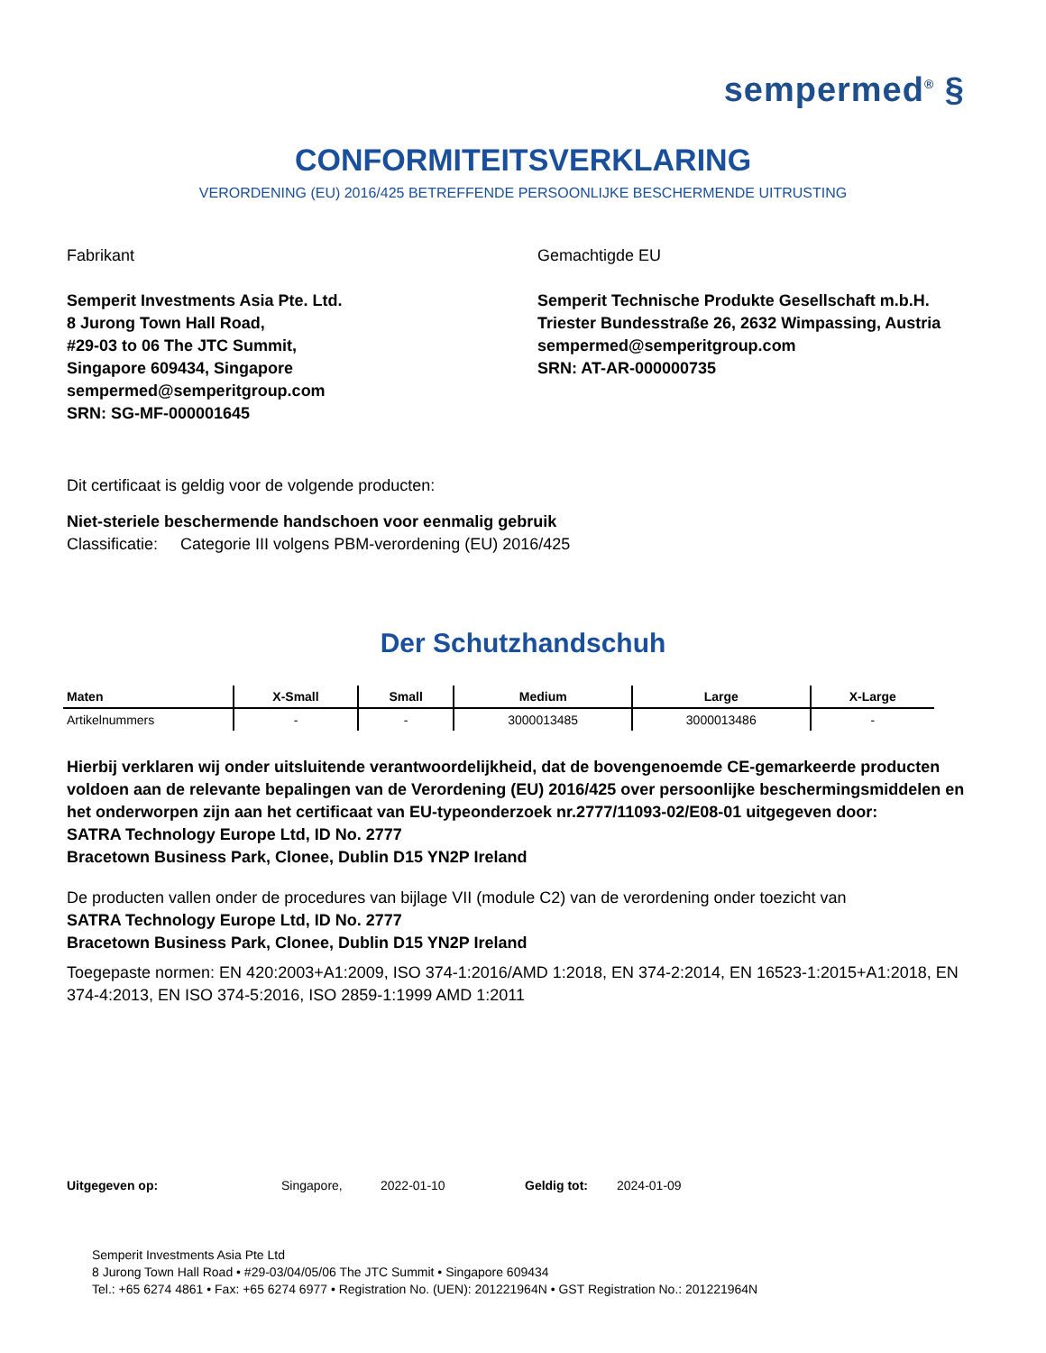sempermed<sup>®</sup> §
CONFORMITEITSVERKLARING
VERORDENING (EU) 2016/425 BETREFFENDE PERSOONLIJKE BESCHERMENDE UITRUSTING
Fabrikant
Semperit Investments Asia Pte. Ltd.
8 Jurong Town Hall Road,
#29-03 to 06 The JTC Summit,
Singapore 609434, Singapore
sempermed@semperitgroup.com
SRN: SG-MF-000001645
Gemachtigde EU
Semperit Technische Produkte Gesellschaft m.b.H.
Triester Bundesstraße 26, 2632 Wimpassing, Austria
sempermed@semperitgroup.com
SRN: AT-AR-000000735
Dit certificaat is geldig voor de volgende producten:
Niet-steriele beschermende handschoen voor eenmalig gebruik
Classificatie: Categorie III volgens PBM-verordening (EU) 2016/425
Der Schutzhandschuh
| Maten | X-Small | Small | Medium | Large | X-Large |
| --- | --- | --- | --- | --- | --- |
| Artikelnummers | - | - | 3000013485 | 3000013486 | - |
Hierbij verklaren wij onder uitsluitende verantwoordelijkheid, dat de bovengenoemde CE-gemarkeerde producten voldoen aan de relevante bepalingen van de Verordening (EU) 2016/425 over persoonlijke beschermingsmiddelen en het onderworpen zijn aan het certificaat van EU-typeonderzoek nr.2777/11093-02/E08-01 uitgegeven door:
SATRA Technology Europe Ltd, ID No. 2777
Bracetown Business Park, Clonee, Dublin D15 YN2P Ireland
De producten vallen onder de procedures van bijlage VII (module C2) van de verordening onder toezicht van
SATRA Technology Europe Ltd, ID No. 2777
Bracetown Business Park, Clonee, Dublin D15 YN2P Ireland
Toegepaste normen: EN 420:2003+A1:2009, ISO 374-1:2016/AMD 1:2018, EN 374-2:2014, EN 16523-1:2015+A1:2018, EN 374-4:2013, EN ISO 374-5:2016, ISO 2859-1:1999 AMD 1:2011
Uitgegeven op: Singapore, 2022-01-10 Geldig tot: 2024-01-09
Semperit Investments Asia Pte Ltd
8 Jurong Town Hall Road • #29-03/04/05/06 The JTC Summit • Singapore 609434
Tel.: +65 6274 4861 • Fax: +65 6274 6977 • Registration No. (UEN): 201221964N • GST Registration No.: 201221964N